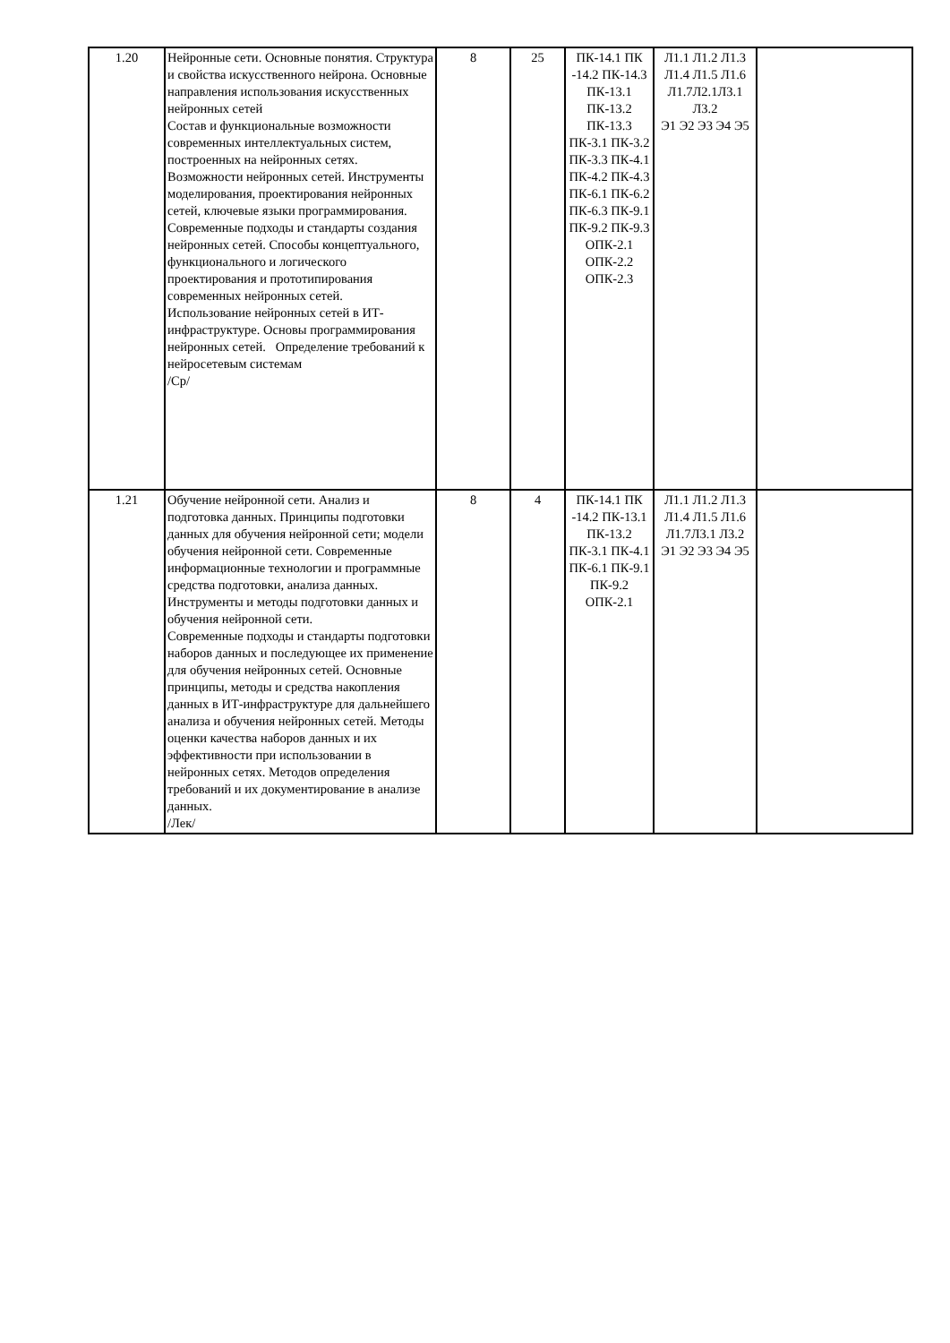| 1.20 | Нейронные сети. Основные понятия. Структура и свойства искусственного нейрона. Основные направления использования искусственных нейронных сетей Состав и функциональные возможности современных интеллектуальных систем, построенных на нейронных сетях. Возможности нейронных сетей. Инструменты моделирования, проектирования нейронных сетей, ключевые языки программирования. Современные подходы и стандарты создания нейронных сетей. Способы концептуального, функционального и логического проектирования и прототипирования современных нейронных сетей. Использование нейронных сетей в ИТ-инфраструктуре. Основы программирования нейронных сетей. Определение требований к нейросетевым системам /Ср/ | 8 | 25 | ПК-14.1 ПК -14.2 ПК-14.3 ПК-13.1 ПК-13.2 ПК-13.3 ПК-3.1 ПК-3.2 ПК-3.3 ПК-4.1 ПК-4.2 ПК-4.3 ПК-6.1 ПК-6.2 ПК-6.3 ПК-9.1 ПК-9.2 ПК-9.3 ОПК-2.1 ОПК-2.2 ОПК-2.3 | Л1.1 Л1.2 Л1.3 Л1.4 Л1.5 Л1.6 Л1.7Л2.1Л3.1 Л3.2 Э1 Э2 Э3 Э4 Э5 | |
| 1.21 | Обучение нейронной сети. Анализ и подготовка данных. Принципы подготовки данных для обучения нейронной сети; модели обучения нейронной сети. Современные информационные технологии и программные средства подготовки, анализа данных. Инструменты и методы подготовки данных и обучения нейронной сети. Современные подходы и стандарты подготовки наборов данных и последующее их применение для обучения нейронных сетей. Основные принципы, методы и средства накопления данных в ИТ-инфраструктуре для дальнейшего анализа и обучения нейронных сетей. Методы оценки качества наборов данных и их эффективности при использовании в нейронных сетях. Методов определения требований и их документирование в анализе данных. /Лек/ | 8 | 4 | ПК-14.1 ПК -14.2 ПК-13.1 ПК-13.2 ПК-3.1 ПК-4.1 ПК-6.1 ПК-9.1 ПК-9.2 ОПК-2.1 | Л1.1 Л1.2 Л1.3 Л1.4 Л1.5 Л1.6 Л1.7Л3.1 Л3.2 Э1 Э2 Э3 Э4 Э5 | |